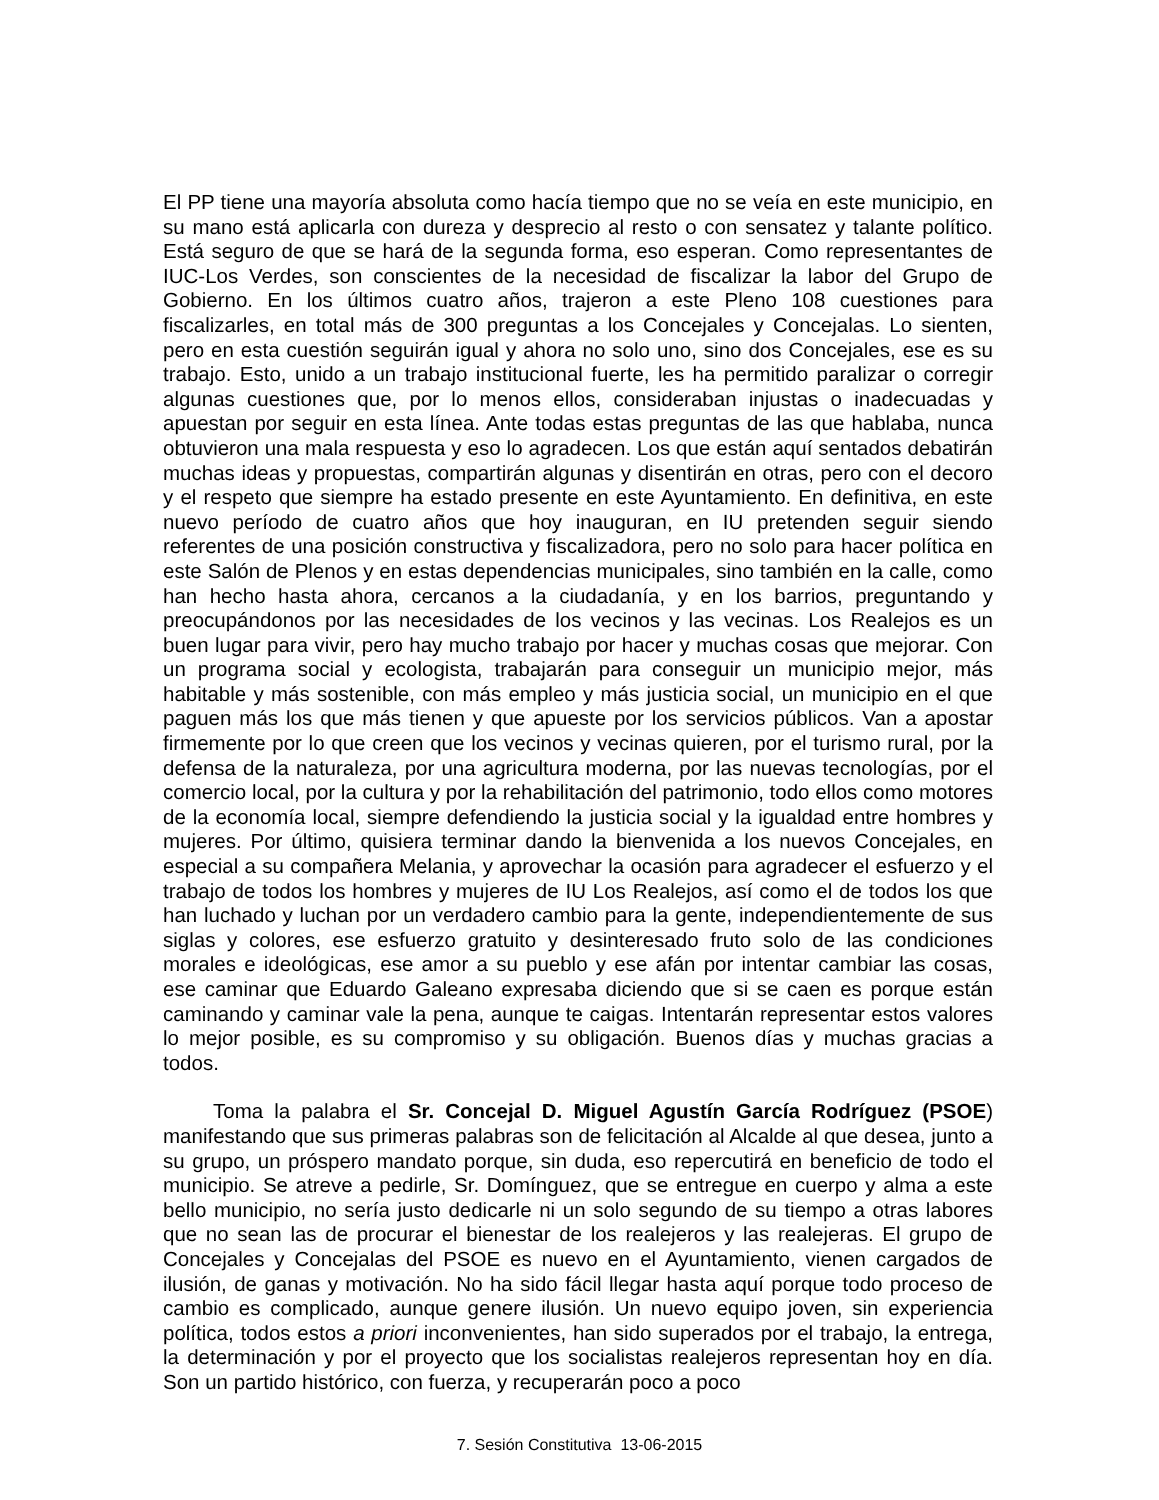El PP tiene una mayoría absoluta como hacía tiempo que no se veía en este municipio, en su mano está aplicarla con dureza y desprecio al resto o con sensatez y talante político. Está seguro de que se hará de la segunda forma, eso esperan. Como representantes de IUC-Los Verdes, son conscientes de la necesidad de fiscalizar la labor del Grupo de Gobierno. En los últimos cuatro años, trajeron a este Pleno 108 cuestiones para fiscalizarles, en total más de 300 preguntas a los Concejales y Concejalas. Lo sienten, pero en esta cuestión seguirán igual y ahora no solo uno, sino dos Concejales, ese es su trabajo. Esto, unido a un trabajo institucional fuerte, les ha permitido paralizar o corregir algunas cuestiones que, por lo menos ellos, consideraban injustas o inadecuadas y apuestan por seguir en esta línea. Ante todas estas preguntas de las que hablaba, nunca obtuvieron una mala respuesta y eso lo agradecen. Los que están aquí sentados debatirán muchas ideas y propuestas, compartirán algunas y disentirán en otras, pero con el decoro y el respeto que siempre ha estado presente en este Ayuntamiento. En definitiva, en este nuevo período de cuatro años que hoy inauguran, en IU pretenden seguir siendo referentes de una posición constructiva y fiscalizadora, pero no solo para hacer política en este Salón de Plenos y en estas dependencias municipales, sino también en la calle, como han hecho hasta ahora, cercanos a la ciudadanía, y en los barrios, preguntando y preocupándonos por las necesidades de los vecinos y las vecinas. Los Realejos es un buen lugar para vivir, pero hay mucho trabajo por hacer y muchas cosas que mejorar. Con un programa social y ecologista, trabajarán para conseguir un municipio mejor, más habitable y más sostenible, con más empleo y más justicia social, un municipio en el que paguen más los que más tienen y que apueste por los servicios públicos. Van a apostar firmemente por lo que creen que los vecinos y vecinas quieren, por el turismo rural, por la defensa de la naturaleza, por una agricultura moderna, por las nuevas tecnologías, por el comercio local, por la cultura y por la rehabilitación del patrimonio, todo ellos como motores de la economía local, siempre defendiendo la justicia social y la igualdad entre hombres y mujeres. Por último, quisiera terminar dando la bienvenida a los nuevos Concejales, en especial a su compañera Melania, y aprovechar la ocasión para agradecer el esfuerzo y el trabajo de todos los hombres y mujeres de IU Los Realejos, así como el de todos los que han luchado y luchan por un verdadero cambio para la gente, independientemente de sus siglas y colores, ese esfuerzo gratuito y desinteresado fruto solo de las condiciones morales e ideológicas, ese amor a su pueblo y ese afán por intentar cambiar las cosas, ese caminar que Eduardo Galeano expresaba diciendo que si se caen es porque están caminando y caminar vale la pena, aunque te caigas. Intentarán representar estos valores lo mejor posible, es su compromiso y su obligación. Buenos días y muchas gracias a todos.
Toma la palabra el Sr. Concejal D. Miguel Agustín García Rodríguez (PSOE) manifestando que sus primeras palabras son de felicitación al Alcalde al que desea, junto a su grupo, un próspero mandato porque, sin duda, eso repercutirá en beneficio de todo el municipio. Se atreve a pedirle, Sr. Domínguez, que se entregue en cuerpo y alma a este bello municipio, no sería justo dedicarle ni un solo segundo de su tiempo a otras labores que no sean las de procurar el bienestar de los realejeros y las realejeras. El grupo de Concejales y Concejalas del PSOE es nuevo en el Ayuntamiento, vienen cargados de ilusión, de ganas y motivación. No ha sido fácil llegar hasta aquí porque todo proceso de cambio es complicado, aunque genere ilusión. Un nuevo equipo joven, sin experiencia política, todos estos a priori inconvenientes, han sido superados por el trabajo, la entrega, la determinación y por el proyecto que los socialistas realejeros representan hoy en día. Son un partido histórico, con fuerza, y recuperarán poco a poco
7. Sesión Constitutiva 13-06-2015